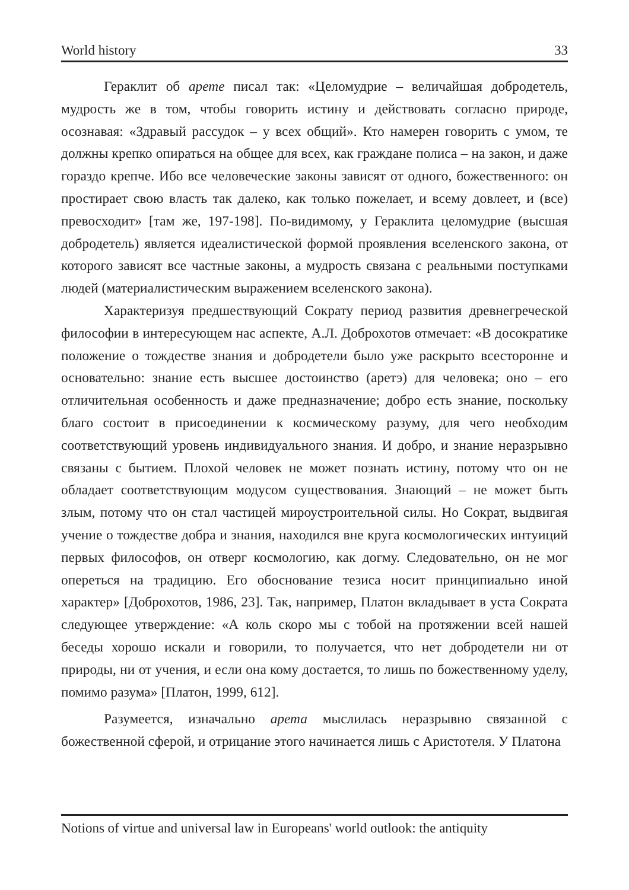World history 33
Гераклит об арете писал так: «Целомудрие – величайшая добродетель, мудрость же в том, чтобы говорить истину и действовать согласно природе, осознавая: «Здравый рассудок – у всех общий». Кто намерен говорить с умом, те должны крепко опираться на общее для всех, как граждане полиса – на закон, и даже гораздо крепче. Ибо все человеческие законы зависят от одного, божественного: он простирает свою власть так далеко, как только пожелает, и всему довлеет, и (все) превосходит» [там же, 197-198]. По-видимому, у Гераклита целомудрие (высшая добродетель) является идеалистической формой проявления вселенского закона, от которого зависят все частные законы, а мудрость связана с реальными поступками людей (материалистическим выражением вселенского закона).
Характеризуя предшествующий Сократу период развития древнегреческой философии в интересующем нас аспекте, А.Л. Доброхотов отмечает: «В досократике положение о тождестве знания и добродетели было уже раскрыто всесторонне и основательно: знание есть высшее достоинство (аретэ) для человека; оно – его отличительная особенность и даже предназначение; добро есть знание, поскольку благо состоит в присоединении к космическому разуму, для чего необходим соответствующий уровень индивидуального знания. И добро, и знание неразрывно связаны с бытием. Плохой человек не может познать истину, потому что он не обладает соответствующим модусом существования. Знающий – не может быть злым, потому что он стал частицей мироустроительной силы. Но Сократ, выдвигая учение о тождестве добра и знания, находился вне круга космологических интуиций первых философов, он отверг космологию, как догму. Следовательно, он не мог опереться на традицию. Его обоснование тезиса носит принципиально иной характер» [Доброхотов, 1986, 23]. Так, например, Платон вкладывает в уста Сократа следующее утверждение: «А коль скоро мы с тобой на протяжении всей нашей беседы хорошо искали и говорили, то получается, что нет добродетели ни от природы, ни от учения, и если она кому достается, то лишь по божественному уделу, помимо разума» [Платон, 1999, 612].
Разумеется, изначально арета мыслилась неразрывно связанной с божественной сферой, и отрицание этого начинается лишь с Аристотеля. У Платона
Notions of virtue and universal law in Europeans' world outlook: the antiquity